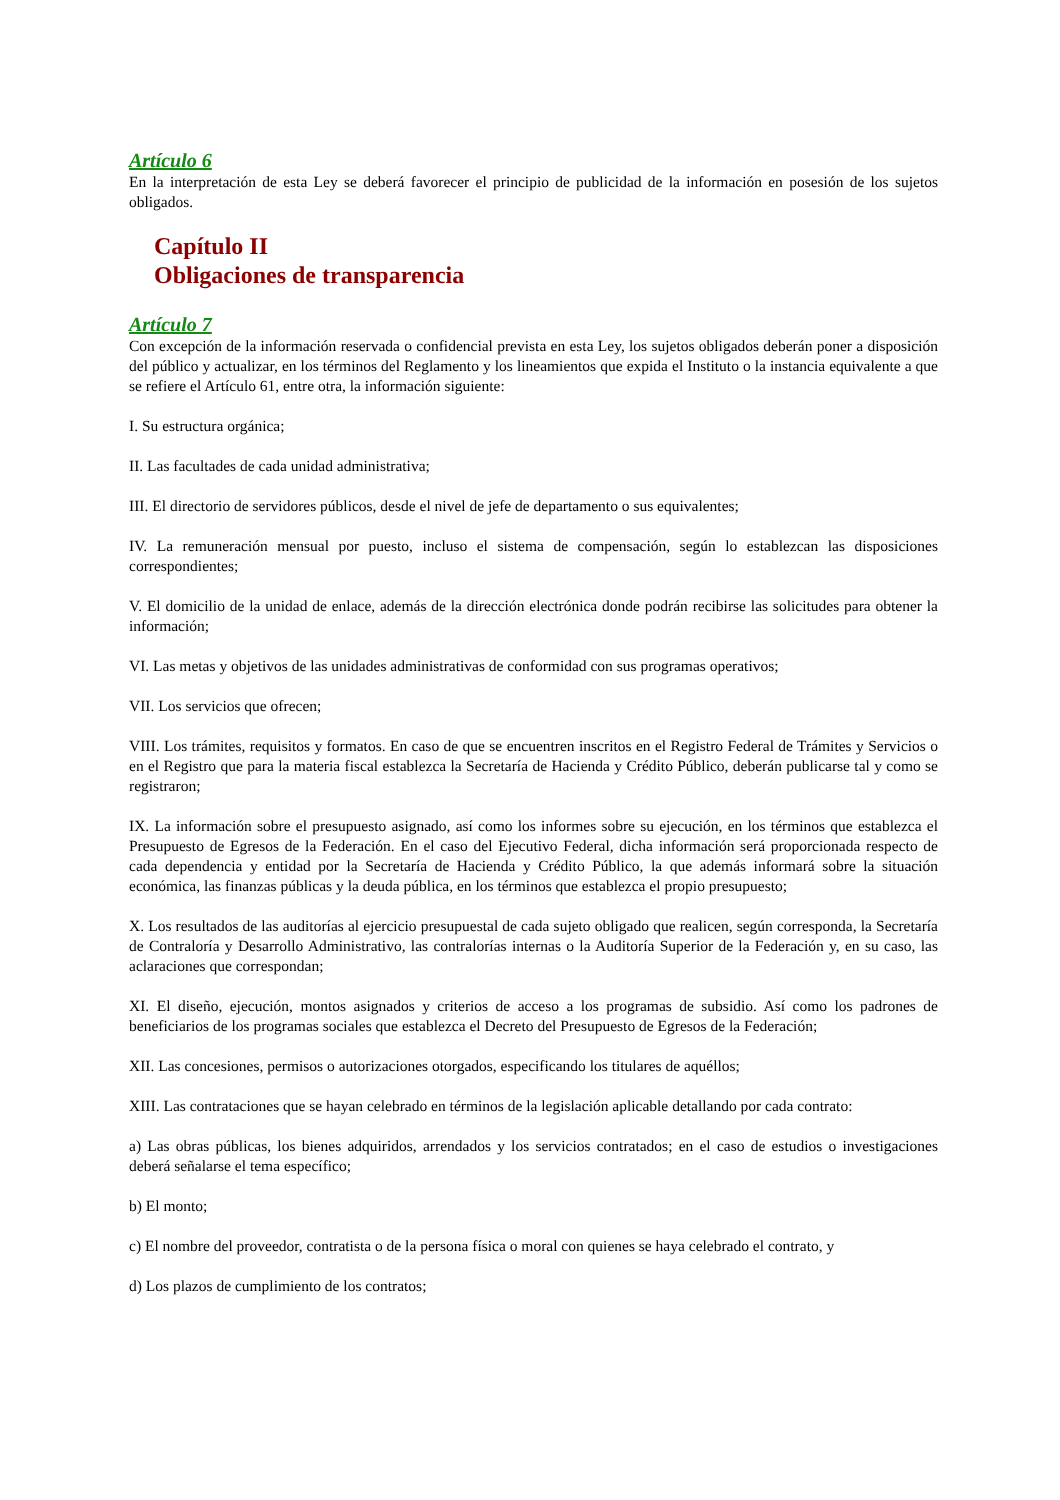Artículo 6
En la interpretación de esta Ley se deberá favorecer el principio de publicidad de la información en posesión de los sujetos obligados.
Capítulo II
Obligaciones de transparencia
Artículo 7
Con excepción de la información reservada o confidencial prevista en esta Ley, los sujetos obligados deberán poner a disposición del público y actualizar, en los términos del Reglamento y los lineamientos que expida el Instituto o la instancia equivalente a que se refiere el Artículo 61, entre otra, la información siguiente:
I. Su estructura orgánica;
II. Las facultades de cada unidad administrativa;
III. El directorio de servidores públicos, desde el nivel de jefe de departamento o sus equivalentes;
IV. La remuneración mensual por puesto, incluso el sistema de compensación, según lo establezcan las disposiciones correspondientes;
V. El domicilio de la unidad de enlace, además de la dirección electrónica donde podrán recibirse las solicitudes para obtener la información;
VI. Las metas y objetivos de las unidades administrativas de conformidad con sus programas operativos;
VII. Los servicios que ofrecen;
VIII. Los trámites, requisitos y formatos. En caso de que se encuentren inscritos en el Registro Federal de Trámites y Servicios o en el Registro que para la materia fiscal establezca la Secretaría de Hacienda y Crédito Público, deberán publicarse tal y como se registraron;
IX. La información sobre el presupuesto asignado, así como los informes sobre su ejecución, en los términos que establezca el Presupuesto de Egresos de la Federación. En el caso del Ejecutivo Federal, dicha información será proporcionada respecto de cada dependencia y entidad por la Secretaría de Hacienda y Crédito Público, la que además informará sobre la situación económica, las finanzas públicas y la deuda pública, en los términos que establezca el propio presupuesto;
X. Los resultados de las auditorías al ejercicio presupuestal de cada sujeto obligado que realicen, según corresponda, la Secretaría de Contraloría y Desarrollo Administrativo, las contralorías internas o la Auditoría Superior de la Federación y, en su caso, las aclaraciones que correspondan;
XI. El diseño, ejecución, montos asignados y criterios de acceso a los programas de subsidio. Así como los padrones de beneficiarios de los programas sociales que establezca el Decreto del Presupuesto de Egresos de la Federación;
XII. Las concesiones, permisos o autorizaciones otorgados, especificando los titulares de aquéllos;
XIII. Las contrataciones que se hayan celebrado en términos de la legislación aplicable detallando por cada contrato:
a) Las obras públicas, los bienes adquiridos, arrendados y los servicios contratados; en el caso de estudios o investigaciones deberá señalarse el tema específico;
b) El monto;
c) El nombre del proveedor, contratista o de la persona física o moral con quienes se haya celebrado el contrato, y
d) Los plazos de cumplimiento de los contratos;